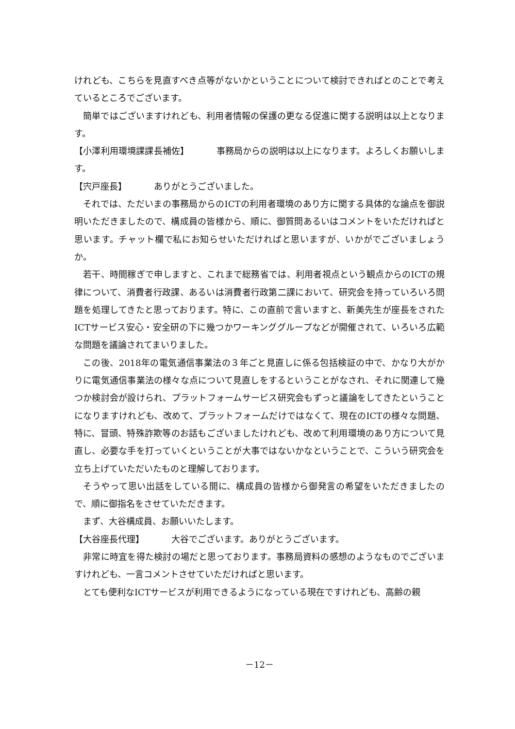けれども、こちらを見直すべき点等がないかということについて検討できればとのことで考えているところでございます。
簡単ではございますけれども、利用者情報の保護の更なる促進に関する説明は以上となります。
【小澤利用環境課課長補佐】 事務局からの説明は以上になります。よろしくお願いします。
【宍戸座長】 ありがとうございました。
それでは、ただいまの事務局からのICTの利用者環境のあり方に関する具体的な論点を御説明いただきましたので、構成員の皆様から、順に、御質問あるいはコメントをいただければと思います。チャット欄で私にお知らせいただければと思いますが、いかがでございましょうか。
若干、時間稼ぎで申しますと、これまで総務省では、利用者視点という観点からのICTの規律について、消費者行政課、あるいは消費者行政第二課において、研究会を持っていろいろ問題を処理してきたと思っております。特に、この直前で言いますと、新美先生が座長をされたICTサービス安心・安全研の下に幾つかワーキンググループなどが開催されて、いろいろ広範な問題を議論されてまいりました。
この後、2018年の電気通信事業法の３年ごと見直しに係る包括検証の中で、かなり大がかりに電気通信事業法の様々な点について見直しをするということがなされ、それに関連して幾つか検討会が設けられ、プラットフォームサービス研究会もずっと議論をしてきたということになりますけれども、改めて、プラットフォームだけではなくて、現在のICTの様々な問題、特に、冒頭、特殊詐欺等のお話もございましたけれども、改めて利用環境のあり方について見直し、必要な手を打っていくということが大事ではないかなということで、こういう研究会を立ち上げていただいたものと理解しております。
そうやって思い出話をしている間に、構成員の皆様から御発言の希望をいただきましたので、順に御指名をさせていただきます。
まず、大谷構成員、お願いいたします。
【大谷座長代理】 大谷でございます。ありがとうございます。
非常に時宜を得た検討の場だと思っております。事務局資料の感想のようなものでございますけれども、一言コメントさせていただければと思います。
とても便利なICTサービスが利用できるようになっている現在ですけれども、高齢の親
－12－